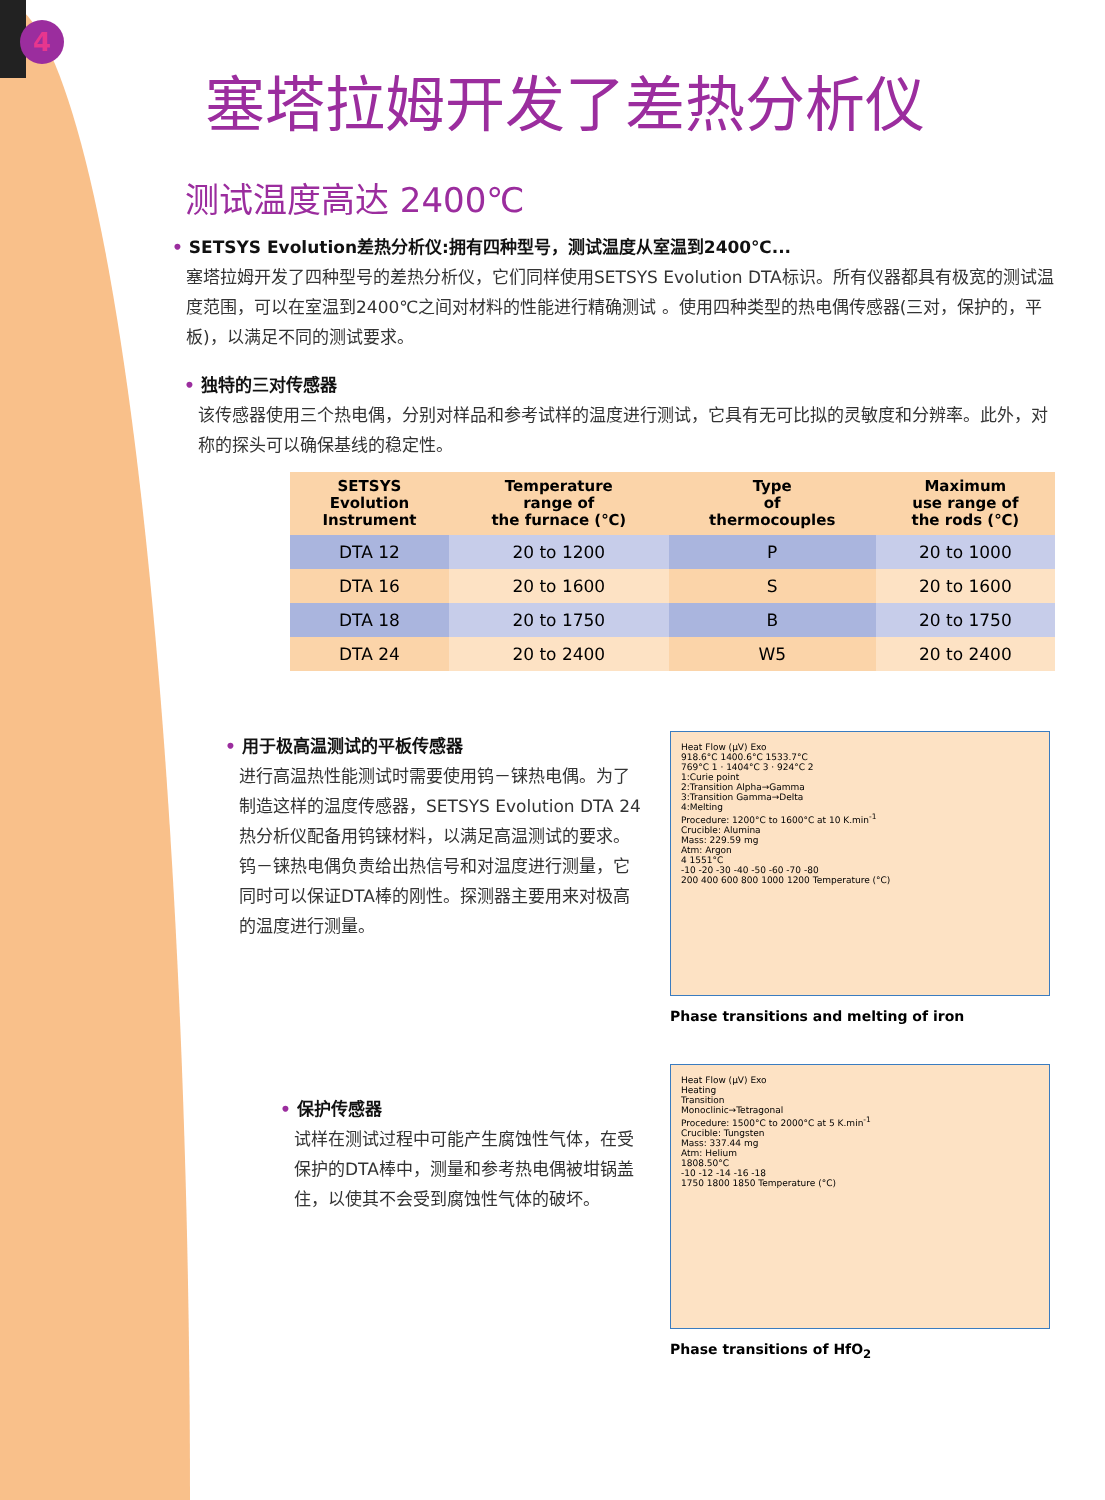4
塞塔拉姆开发了差热分析仪
测试温度高达 2400℃
• SETSYS Evolution差热分析仪:拥有四种型号，测试温度从室温到2400℃...
塞塔拉姆开发了四种型号的差热分析仪，它们同样使用SETSYS Evolution DTA标识。所有仪器都具有极宽的测试温度范围，可以在室温到2400℃之间对材料的性能进行精确测试 。使用四种类型的热电偶传感器(三对，保护的，平板)，以满足不同的测试要求。
• 独特的三对传感器
该传感器使用三个热电偶，分别对样品和参考试样的温度进行测试，它具有无可比拟的灵敏度和分辨率。此外，对称的探头可以确保基线的稳定性。
| SETSYS Evolution Instrument | Temperature range of the furnace (℃) | Type of thermocouples | Maximum use range of the rods (℃) |
| --- | --- | --- | --- |
| DTA 12 | 20 to 1200 | P | 20 to 1000 |
| DTA 16 | 20 to 1600 | S | 20 to 1600 |
| DTA 18 | 20 to 1750 | B | 20 to 1750 |
| DTA 24 | 20 to 2400 | W5 | 20 to 2400 |
• 用于极高温测试的平板传感器
进行高温热性能测试时需要使用钨－铼热电偶。为了制造这样的温度传感器，SETSYS Evolution DTA 24热分析仪配备用钨铼材料，以满足高温测试的要求。钨－铼热电偶负责给出热信号和对温度进行测量，它同时可以保证DTA棒的刚性。探测器主要用来对极高的温度进行测量。
Heat Flow (µV) Exo
918.6°C 1400.6°C 1533.7°C
769°C 1 · 1404°C 3 · 924°C 2
1:Curie point
2:Transition Alpha→Gamma
3:Transition Gamma→Delta
4:Melting
Procedure: 1200°C to 1600°C at 10 K.min<sup>-1</sup>
Crucible: Alumina
Mass: 229.59 mg
Atm: Argon
4 1551°C
-10 -20 -30 -40 -50 -60 -70 -80
200 400 600 800 1000 1200 Temperature (°C)
Phase transitions and melting of iron
• 保护传感器
试样在测试过程中可能产生腐蚀性气体，在受保护的DTA棒中，测量和参考热电偶被坩锅盖住，以使其不会受到腐蚀性气体的破坏。
Heat Flow (µV) Exo
Heating
Transition
Monoclinic→Tetragonal
Procedure: 1500°C to 2000°C at 5 K.min<sup>-1</sup>
Crucible: Tungsten
Mass: 337.44 mg
Atm: Helium
1808.50°C
-10 -12 -14 -16 -18
1750 1800 1850 Temperature (°C)
Phase transitions of HfO<sub>2</sub>